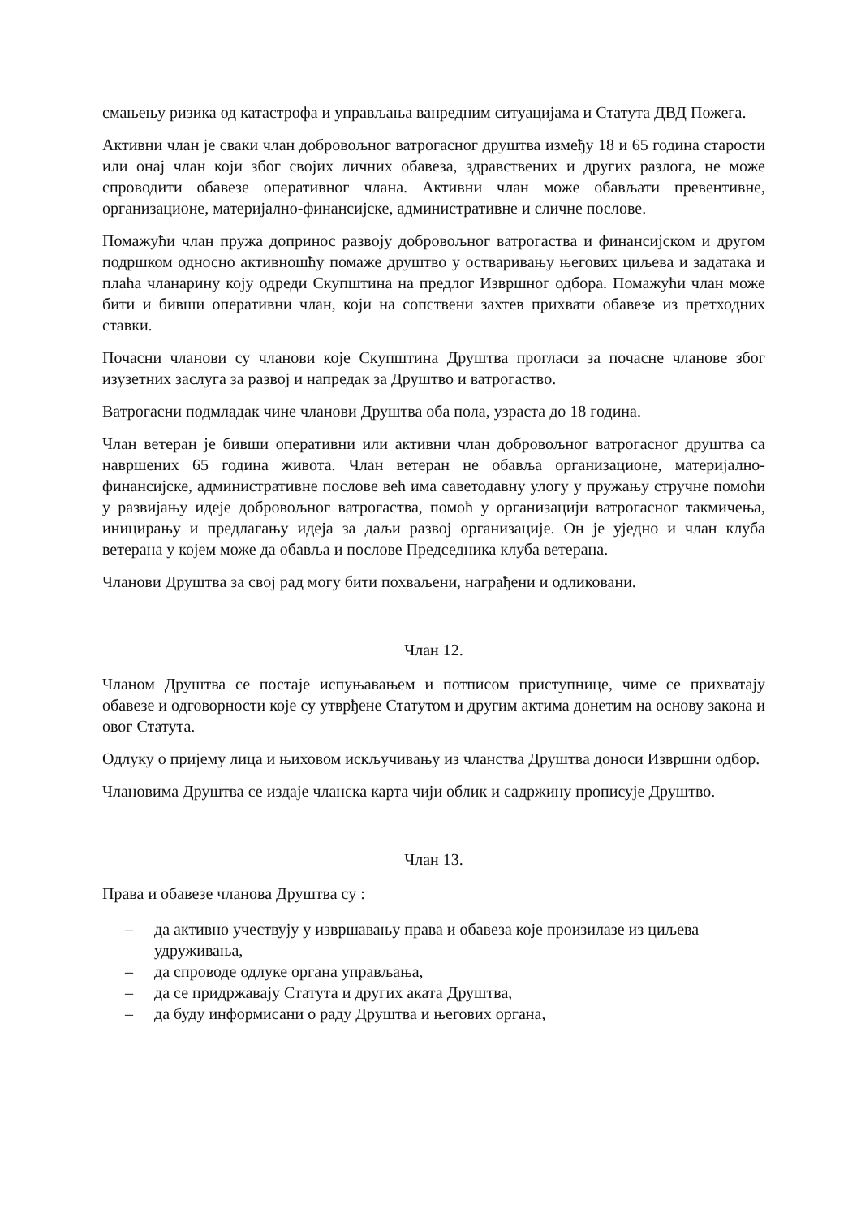смањењу ризика од катастрофа и управљања ванредним ситуацијама и Статута ДВД Пожега.
Активни члан је сваки члан добровољног ватрогасног друштва између 18 и 65 година старости или онај члан који због својих личних обавеза, здравствених и других разлога, не може спроводити обавезе оперативног члана. Активни члан може обављати превентивне, организационе, материјално-финансијске, административне и сличне послове.
Помажући члан пружа допринос развоју добровољног ватрогаства и финансијском и другом подршком односно активношћу помаже друштво у остваривању његових циљева и задатака и плаћа чланарину коју одреди Скупштина на предлог Извршног одбора. Помажући члан може бити и бивши оперативни члан, који на сопствени захтев прихвати обавезе из претходних ставки.
Почасни чланови су чланови које Скупштина Друштва прогласи за почасне чланове због изузетних заслуга за развој и напредак за Друштво и ватрогаство.
Ватрогасни подмладак чине чланови Друштва оба пола, узраста до 18 година.
Члан ветеран је бивши оперативни или активни члан добровољног ватрогасног друштва са навршених 65 година живота. Члан ветеран не обавља организационе, материјално-финансијске, административне послове већ има саветодавну улогу у пружању стручне помоћи у развијању идеје добровољног ватрогаства, помоћ у организацији ватрогасног такмичења, иницирању и предлагању идеја за даљи развој организације. Он је уједно и члан клуба ветерана у којем може да обавља и послове Председника клуба ветерана.
Чланови Друштва за свој рад могу бити похваљени, награђени и одликовани.
Члан 12.
Чланом Друштва се постаје испуњавањем и потписом приступнице, чиме се прихватају обавезе и одговорности које су утврђене Статутом и другим актима донетим на основу закона и овог Статута.
Одлуку о пријему лица и њиховом искључивању из чланства Друштва доноси Извршни одбор.
Члановима Друштва се издаје чланска карта чији облик и садржину прописује Друштво.
Члан 13.
Права и обавезе чланова Друштва су :
– да активно учествују у извршавању права и обавеза које произилазе из циљева удруживања,
– да спроводе одлуке органа управљања,
– да се придржавају Статута и других аката Друштва,
– да буду информисани о раду Друштва и његових органа,